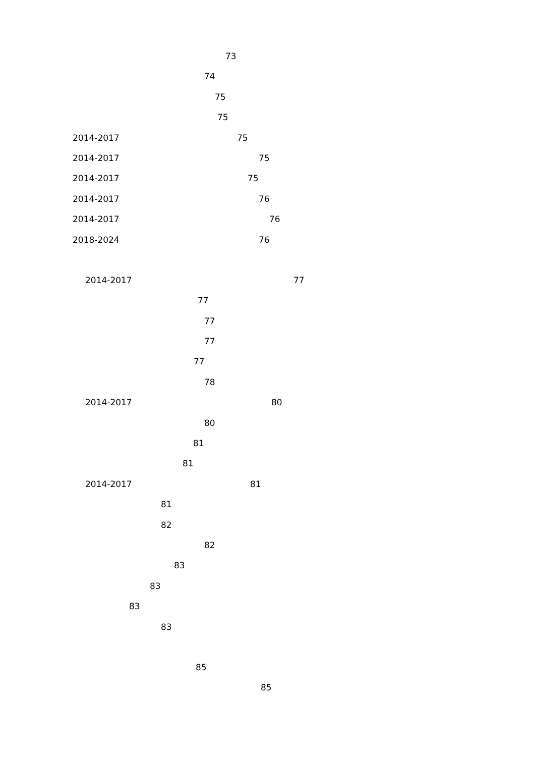73
74 75 75
2014-2017 75
2014-2017 75
2014-2017 75
2014-2017 76
2014-2017 76
2018-2024 76
2014-2017 77
77 77 77
77 78
2014-2017 80
80
81
81
2014-2017 81
81 82 82
83
83
83 83 85 85